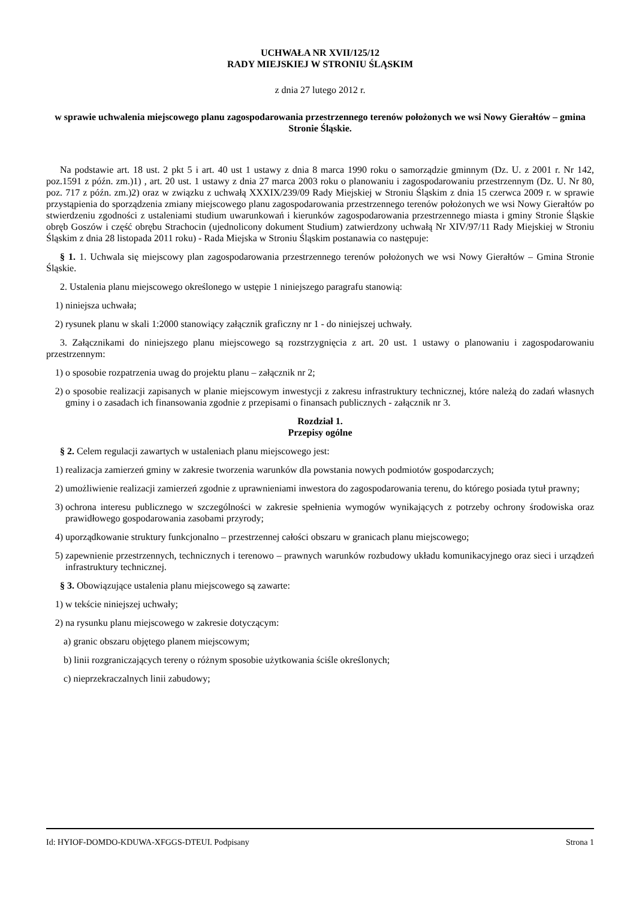UCHWAŁA NR XVII/125/12
RADY MIEJSKIEJ W STRONIU ŚLĄSKIM
z dnia 27 lutego 2012 r.
w sprawie uchwalenia miejscowego planu zagospodarowania przestrzennego terenów położonych we wsi Nowy Gierałtów – gmina Stronie Śląskie.
Na podstawie art. 18 ust. 2 pkt 5 i art. 40 ust 1 ustawy z dnia 8 marca 1990 roku o samorządzie gminnym (Dz. U. z 2001 r. Nr 142, poz.1591 z późn. zm.)1) , art. 20 ust. 1 ustawy z dnia 27 marca 2003 roku o planowaniu i zagospodarowaniu przestrzennym (Dz. U. Nr 80, poz. 717 z późn. zm.)2) oraz w związku z uchwałą XXXIX/239/09 Rady Miejskiej w Stroniu Śląskim z dnia 15 czerwca 2009 r. w sprawie przystąpienia do sporządzenia zmiany miejscowego planu zagospodarowania przestrzennego terenów położonych we wsi Nowy Gierałtów po stwierdzeniu zgodności z ustaleniami studium uwarunkowań i kierunków zagospodarowania przestrzennego miasta i gminy Stronie Śląskie obręb Goszów i część obrębu Strachocin (ujednolicony dokument Studium) zatwierdzony uchwałą Nr XIV/97/11 Rady Miejskiej w Stroniu Śląskim z dnia 28 listopada 2011 roku) - Rada Miejska w Stroniu Śląskim postanawia co następuje:
§ 1. 1. Uchwala się miejscowy plan zagospodarowania przestrzennego terenów położonych we wsi Nowy Gierałtów – Gmina Stronie Śląskie.
2. Ustalenia planu miejscowego określonego w ustępie 1 niniejszego paragrafu stanowią:
1) niniejsza uchwała;
2) rysunek planu w skali 1:2000 stanowiący załącznik graficzny nr 1 - do niniejszej uchwały.
3. Załącznikami do niniejszego planu miejscowego są rozstrzygnięcia z art. 20 ust. 1 ustawy o planowaniu i zagospodarowaniu przestrzennym:
1) o sposobie rozpatrzenia uwag do projektu planu – załącznik nr 2;
2) o sposobie realizacji zapisanych w planie miejscowym inwestycji z zakresu infrastruktury technicznej, które należą do zadań własnych gminy i o zasadach ich finansowania zgodnie z przepisami o finansach publicznych - załącznik nr 3.
Rozdział 1.
Przepisy ogólne
§ 2. Celem regulacji zawartych w ustaleniach planu miejscowego jest:
1) realizacja zamierzeń gminy w zakresie tworzenia warunków dla powstania nowych podmiotów gospodarczych;
2) umożliwienie realizacji zamierzeń zgodnie z uprawnieniami inwestora do zagospodarowania terenu, do którego posiada tytuł prawny;
3) ochrona interesu publicznego w szczególności w zakresie spełnienia wymogów wynikających z potrzeby ochrony środowiska oraz prawidłowego gospodarowania zasobami przyrody;
4) uporządkowanie struktury funkcjonalno – przestrzennej całości obszaru w granicach planu miejscowego;
5) zapewnienie przestrzennych, technicznych i terenowo – prawnych warunków rozbudowy układu komunikacyjnego oraz sieci i urządzeń infrastruktury technicznej.
§ 3. Obowiązujące ustalenia planu miejscowego są zawarte:
1) w tekście niniejszej uchwały;
2) na rysunku planu miejscowego w zakresie dotyczącym:
a) granic obszaru objętego planem miejscowym;
b) linii rozgraniczających tereny o różnym sposobie użytkowania ściśle określonych;
c) nieprzekraczalnych linii zabudowy;
Id: HYIOF-DOMDO-KDUWA-XFGGS-DTEUI. Podpisany Strona 1